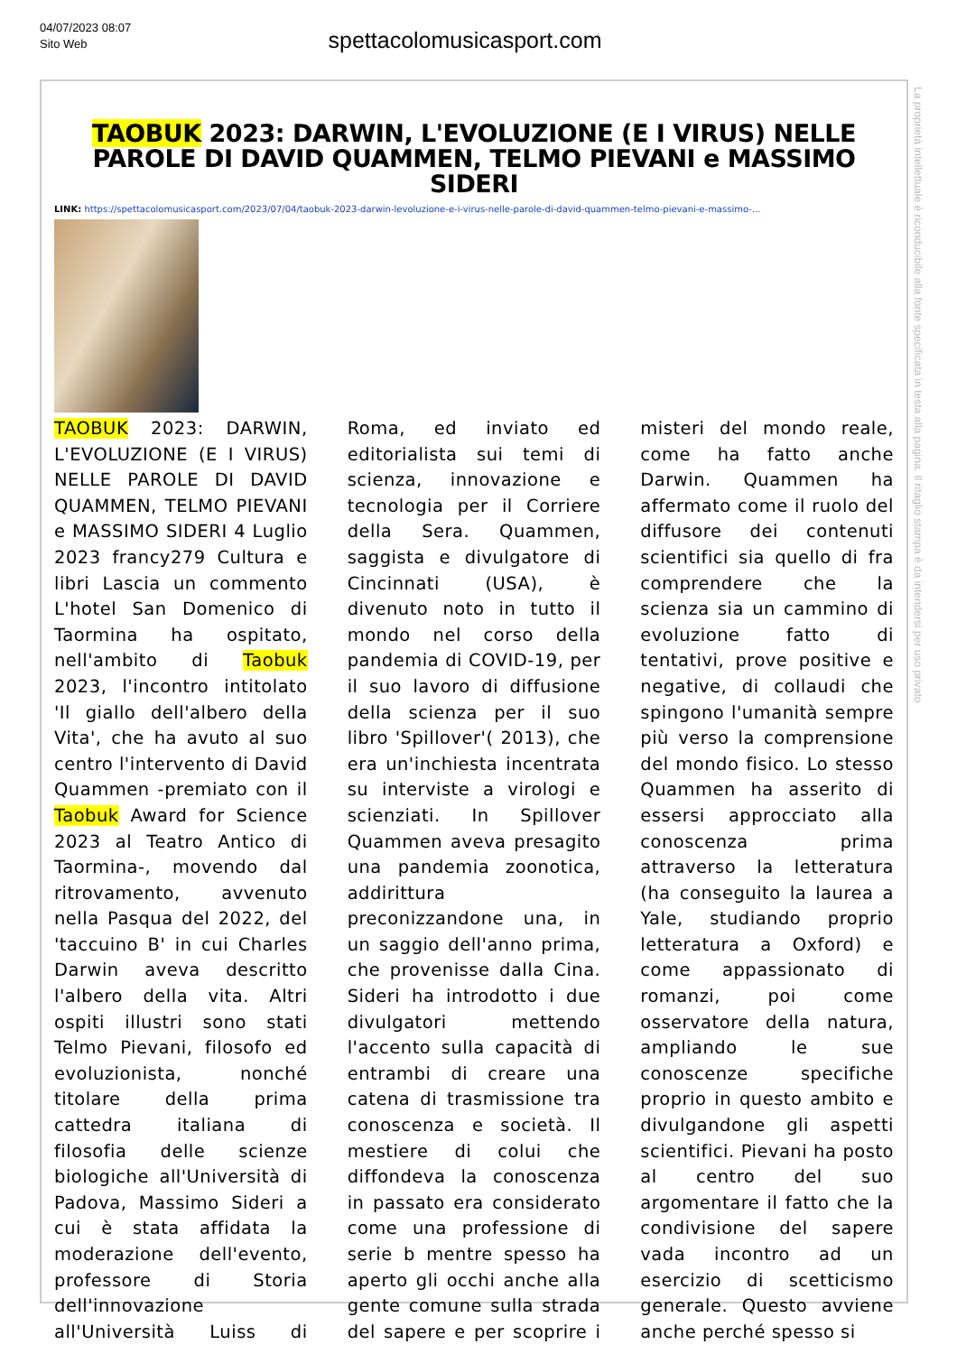04/07/2023 08:07
Sito Web
spettacolomusicasport.com
TAOBUK 2023: DARWIN, L'EVOLUZIONE (E I VIRUS) NELLE PAROLE DI DAVID QUAMMEN, TELMO PIEVANI e MASSIMO SIDERI
LINK: https://spettacolomusicasport.com/2023/07/04/taobuk-2023-darwin-levoluzione-e-i-virus-nelle-parole-di-david-quammen-telmo-pievani-e-massimo-...
TAOBUK 2023: DARWIN, L'EVOLUZIONE (E I VIRUS) NELLE PAROLE DI DAVID QUAMMEN, TELMO PIEVANI e MASSIMO SIDERI 4 Luglio 2023 francy279 Cultura e libri Lascia un commento L'hotel San Domenico di Taormina ha ospitato, nell'ambito di Taobuk 2023, l'incontro intitolato 'Il giallo dell'albero della Vita', che ha avuto al suo centro l'intervento di David Quammen -premiato con il Taobuk Award for Science 2023 al Teatro Antico di Taormina-, movendo dal ritrovamento, avvenuto nella Pasqua del 2022, del 'taccuino B' in cui Charles Darwin aveva descritto l'albero della vita. Altri ospiti illustri sono stati Telmo Pievani, filosofo ed evoluzionista, nonché titolare della prima cattedra italiana di filosofia delle scienze biologiche all'Università di Padova, Massimo Sideri a cui è stata affidata la moderazione dell'evento, professore di Storia dell'innovazione all'Università Luiss di Roma, ed inviato ed editorialista sui temi di scienza, innovazione e tecnologia per il Corriere della Sera. Quammen, saggista e divulgatore di Cincinnati (USA), è divenuto noto in tutto il mondo nel corso della pandemia di COVID-19, per il suo lavoro di diffusione della scienza per il suo libro 'Spillover'( 2013), che era un'inchiesta incentrata su interviste a virologi e scienziati. In Spillover Quammen aveva presagito una pandemia zoonotica, addirittura preconizzandone una, in un saggio dell'anno prima, che provenisse dalla Cina. Sideri ha introdotto i due divulgatori mettendo l'accento sulla capacità di entrambi di creare una catena di trasmissione tra conoscenza e società. Il mestiere di colui che diffondeva la conoscenza in passato era considerato come una professione di serie b mentre spesso ha aperto gli occhi anche alla gente comune sulla strada del sapere e per scoprire i misteri del mondo reale, come ha fatto anche Darwin. Quammen ha affermato come il ruolo del diffusore dei contenuti scientifici sia quello di fra comprendere che la scienza sia un cammino di evoluzione fatto di tentativi, prove positive e negative, di collaudi che spingono l'umanità sempre più verso la comprensione del mondo fisico. Lo stesso Quammen ha asserito di essersi approcciato alla conoscenza prima attraverso la letteratura (ha conseguito la laurea a Yale, studiando proprio letteratura a Oxford) e come appassionato di romanzi, poi come osservatore della natura, ampliando le sue conoscenze specifiche proprio in questo ambito e divulgandone gli aspetti scientifici. Pievani ha posto al centro del suo argomentare il fatto che la condivisione del sapere vada incontro ad un esercizio di scetticismo generale. Questo avviene anche perché spesso si
La proprietà intellettuale è riconducibile alla fonte specificata in testa alla pagina. Il ritaglio stampa è da intendersi per uso privato